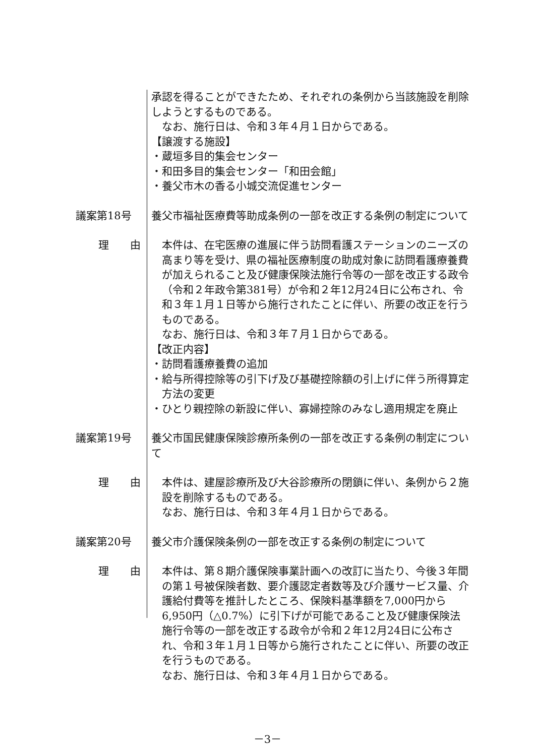承認を得ることができたため、それぞれの条例から当該施設を削除しようとするものである。
なお、施行日は、令和３年４月１日からである。
【譲渡する施設】
・蔵垣多目的集会センター
・和田多目的集会センター「和田会館」
・養父市木の香る小城交流促進センター
議案第18号 養父市福祉医療費等助成条例の一部を改正する条例の制定について
理　　由 本件は、在宅医療の進展に伴う訪問看護ステーションのニーズの高まり等を受け、県の福祉医療制度の助成対象に訪問看護療養費が加えられること及び健康保険法施行令等の一部を改正する政令（令和２年政令第381号）が令和２年12月24日に公布され、令和３年１月１日等から施行されたことに伴い、所要の改正を行うものである。
なお、施行日は、令和３年７月１日からである。
【改正内容】
・訪問看護療養費の追加
・給与所得控除等の引下げ及び基礎控除額の引上げに伴う所得算定方法の変更
・ひとり親控除の新設に伴い、寡婦控除のみなし適用規定を廃止
議案第19号 養父市国民健康保険診療所条例の一部を改正する条例の制定について
理　　由 本件は、建屋診療所及び大谷診療所の閉鎖に伴い、条例から２施設を削除するものである。
なお、施行日は、令和３年４月１日からである。
議案第20号 養父市介護保険条例の一部を改正する条例の制定について
理　　由 本件は、第８期介護保険事業計画への改訂に当たり、今後３年間の第１号被保険者数、要介護認定者数等及び介護サービス量、介護給付費等を推計したところ、保険料基準額を7,000円から6,950円（△0.7%）に引下げが可能であること及び健康保険法施行令等の一部を改正する政令が令和２年12月24日に公布され、令和３年１月１日等から施行されたことに伴い、所要の改正を行うものである。
なお、施行日は、令和３年４月１日からである。
－3－